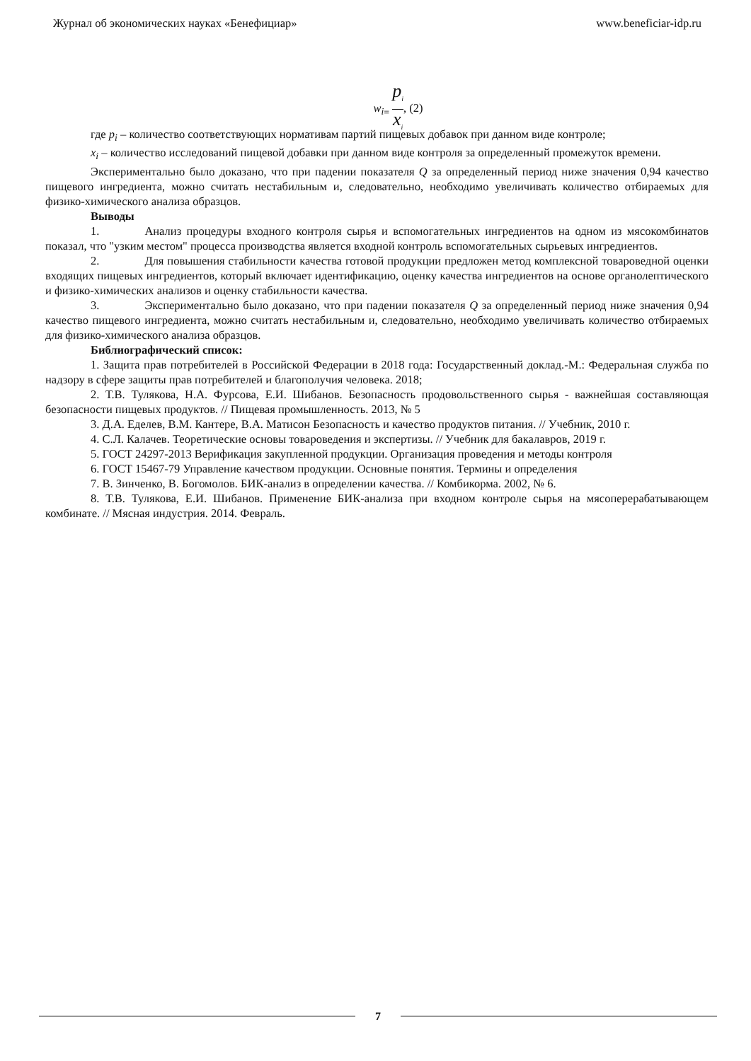Журнал об экономических науках «Бенефициар» www.beneficiar-idp.ru
w<sub>i</sub><sub>=</sub> p<sub>i</sub> x<sub>i</sub>, (2)
где p<sub>i</sub> – количество соответствующих нормативам партий пищевых добавок при данном виде контроле;
x<sub>i</sub> – количество исследований пищевой добавки при данном виде контроля за определенный промежуток времени.
Экспериментально было доказано, что при падении показателя Q за определенный период ниже значения 0,94 качество пищевого ингредиента, можно считать нестабильным и, следовательно, необходимо увеличивать количество отбираемых для физико-химического анализа образцов.
Выводы
1. Анализ процедуры входного контроля сырья и вспомогательных ингредиентов на одном из мясокомбинатов показал, что "узким местом" процесса производства является входной контроль вспомогательных сырьевых ингредиентов.
2. Для повышения стабильности качества готовой продукции предложен метод комплексной товароведной оценки входящих пищевых ингредиентов, который включает идентификацию, оценку качества ингредиентов на основе органолептического и физико-химических анализов и оценку стабильности качества.
3. Экспериментально было доказано, что при падении показателя Q за определенный период ниже значения 0,94 качество пищевого ингредиента, можно считать нестабильным и, следовательно, необходимо увеличивать количество отбираемых для физико-химического анализа образцов.
Библиографический список:
1. Защита прав потребителей в Российской Федерации в 2018 года: Государственный доклад.-М.: Федеральная служба по надзору в сфере защиты прав потребителей и благополучия человека. 2018;
2. Т.В. Тулякова, Н.А. Фурсова, Е.И. Шибанов. Безопасность продовольственного сырья - важнейшая составляющая безопасности пищевых продуктов. // Пищевая промышленность. 2013, № 5
3. Д.А. Еделев, В.М. Кантере, В.А. Матисон Безопасность и качество продуктов питания. // Учебник, 2010 г.
4. С.Л. Калачев. Теоретические основы товароведения и экспертизы. // Учебник для бакалавров, 2019 г.
5. ГОСТ 24297-2013 Верификация закупленной продукции. Организация проведения и методы контроля
6. ГОСТ 15467-79 Управление качеством продукции. Основные понятия. Термины и определения
7. В. Зинченко, В. Богомолов. БИК-анализ в определении качества. // Комбикорма. 2002, № 6.
8. Т.В. Тулякова, Е.И. Шибанов. Применение БИК-анализа при входном контроле сырья на мясоперерабатывающем комбинате. // Мясная индустрия. 2014. Февраль.
7